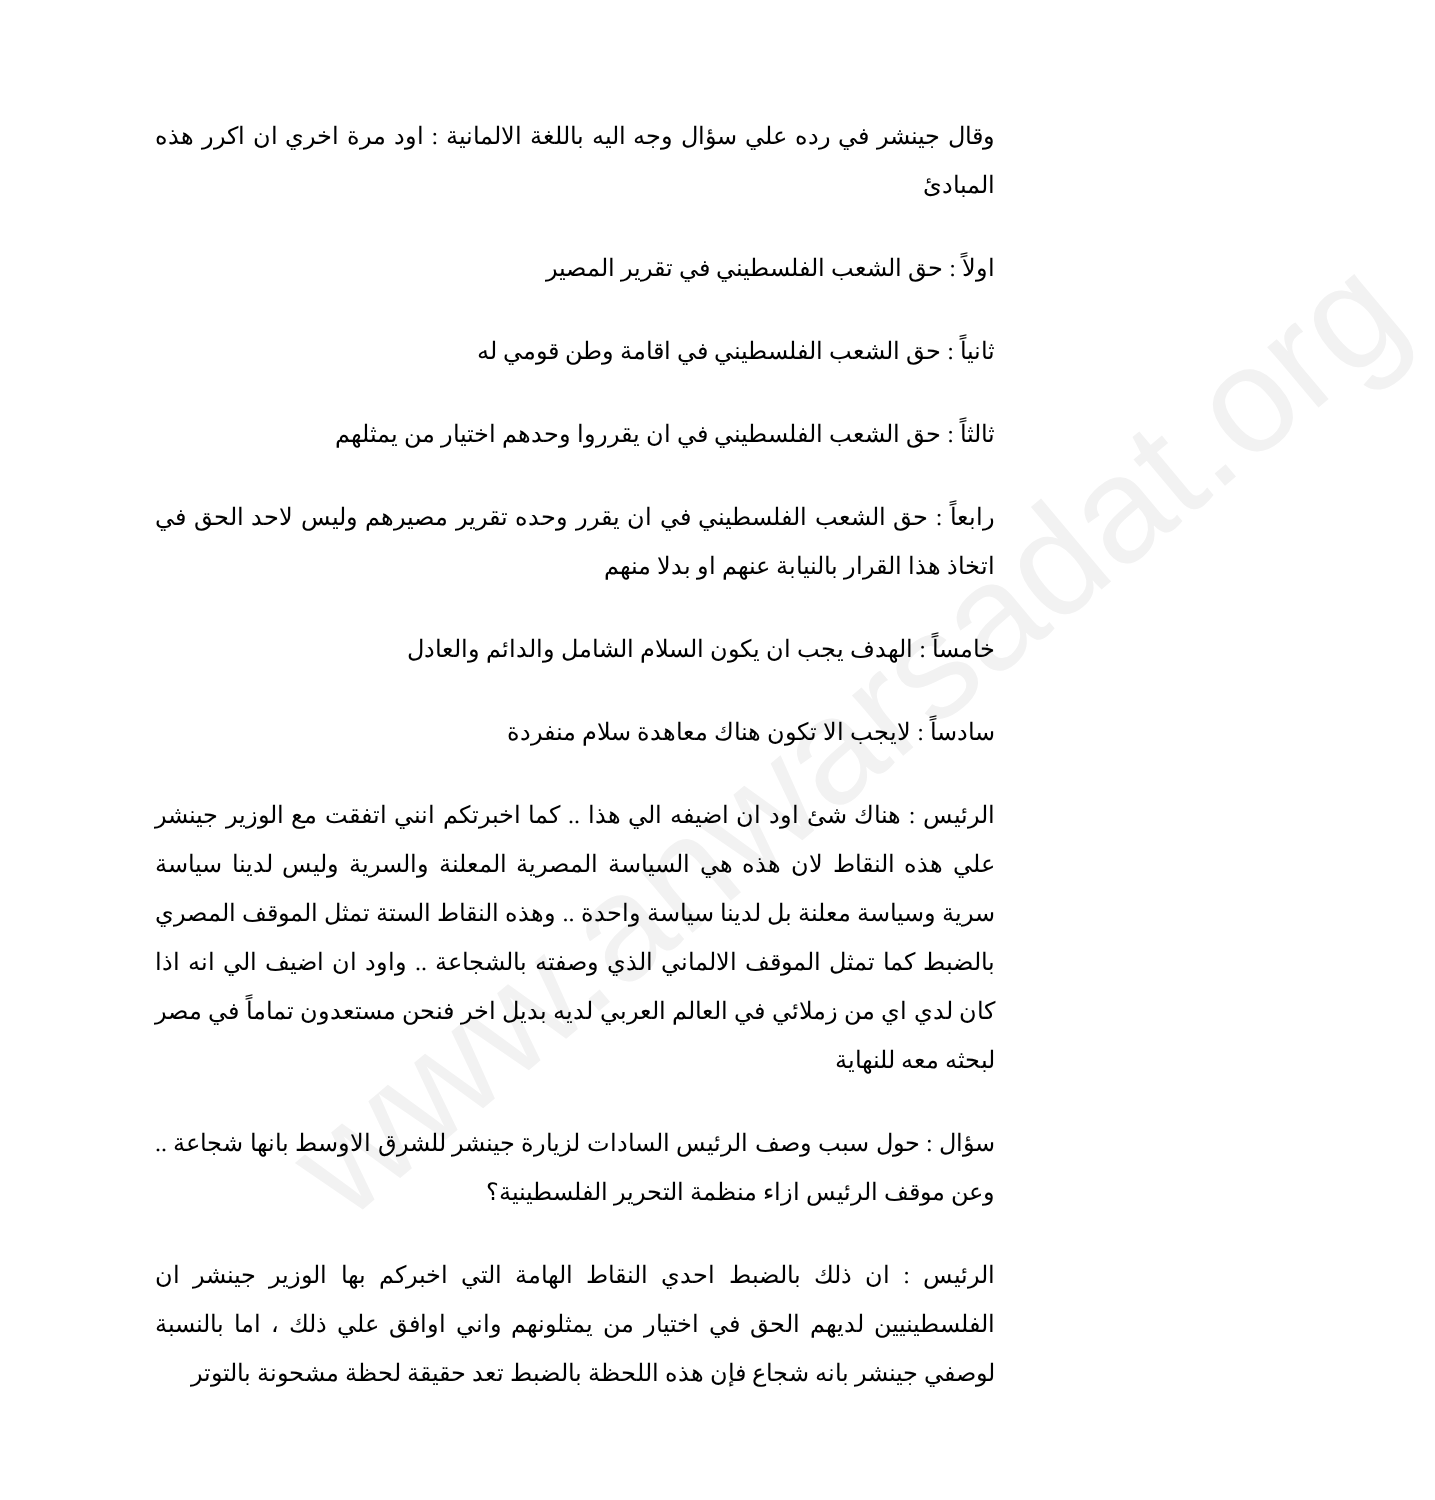www.anwarsadat.org
وقال جينشر في رده علي سؤال وجه اليه باللغة الالمانية : اود مرة اخري ان اكرر هذه المبادئ
اولاً : حق الشعب الفلسطيني في تقرير المصير
ثانياً : حق الشعب الفلسطيني في اقامة وطن قومي له
ثالثاً : حق الشعب الفلسطيني في ان يقرروا وحدهم اختيار من يمثلهم
رابعاً : حق الشعب الفلسطيني في ان يقرر وحده تقرير مصيرهم وليس لاحد الحق في اتخاذ هذا القرار بالنيابة عنهم او بدلا منهم
خامساً : الهدف يجب ان يكون السلام الشامل والدائم والعادل
سادساً : لايجب الا تكون هناك معاهدة سلام منفردة
الرئيس : هناك شئ اود ان اضيفه الي هذا .. كما اخبرتكم انني اتفقت مع الوزير جينشر علي هذه النقاط لان هذه هي السياسة المصرية المعلنة والسرية وليس لدينا سياسة سرية وسياسة معلنة بل لدينا سياسة واحدة .. وهذه النقاط الستة تمثل الموقف المصري بالضبط كما تمثل الموقف الالماني الذي وصفته بالشجاعة .. واود ان اضيف الي انه اذا كان لدي اي من زملائي في العالم العربي لديه بديل اخر فنحن مستعدون تماماً في مصر لبحثه معه للنهاية
سؤال : حول سبب وصف الرئيس السادات لزيارة جينشر للشرق الاوسط بانها شجاعة .. وعن موقف الرئيس ازاء منظمة التحرير الفلسطينية؟
الرئيس : ان ذلك بالضبط احدي النقاط الهامة التي اخبركم بها الوزير جينشر ان الفلسطينيين لديهم الحق في اختيار من يمثلونهم واني اوافق علي ذلك ، اما بالنسبة لوصفي جينشر بانه شجاع فإن هذه اللحظة بالضبط تعد حقيقة لحظة مشحونة بالتوتر